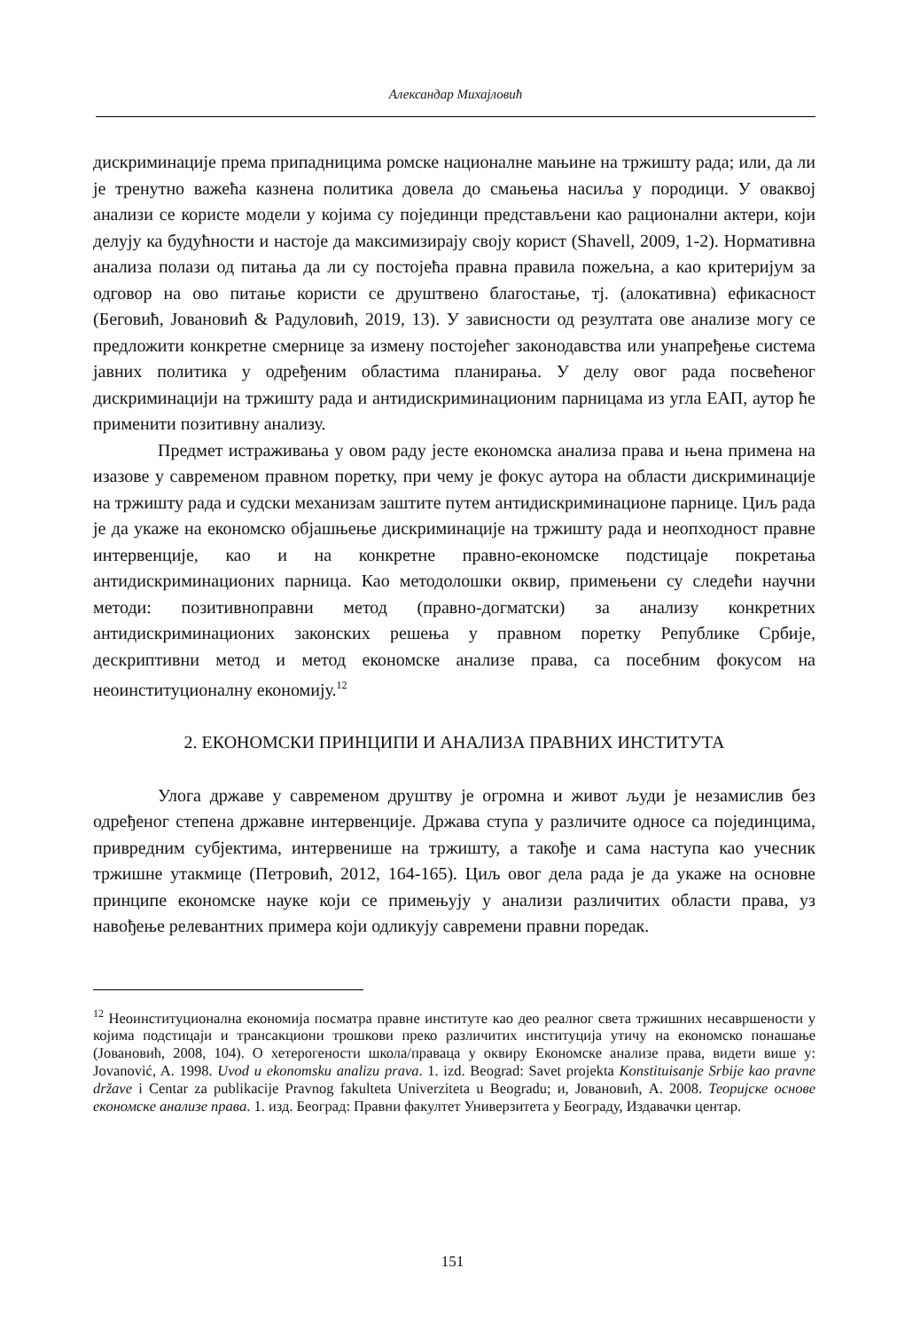Александар Михајловић
дискриминације према припадницима ромске националне мањине на тржишту рада; или, да ли је тренутно важећа казнена политика довела до смањења насиља у породици. У оваквој анализи се користе модели у којима су појединци представљени као рационални актери, који делују ка будућности и настоје да максимизирају своју корист (Shavell, 2009, 1-2). Нормативна анализа полази од питања да ли су постојећа правна правила пожељна, а као критеријум за одговор на ово питање користи се друштвено благостање, тј. (алокативна) ефикасност (Беговић, Јовановић & Радуловић, 2019, 13). У зависности од резултата ове анализе могу се предложити конкретне смернице за измену постојећег законодавства или унапређење система јавних политика у одређеним областима планирања. У делу овог рада посвећеног дискриминацији на тржишту рада и антидискриминационим парницама из угла ЕАП, аутор ће применити позитивну анализу.
Предмет истраживања у овом раду јесте економска анализа права и њена примена на изазове у савременом правном поретку, при чему је фокус аутора на области дискриминације на тржишту рада и судски механизам заштите путем антидискриминационе парнице. Циљ рада је да укаже на економско објашњење дискриминације на тржишту рада и неопходност правне интервенције, као и на конкретне правно-економске подстицаје покретања антидискриминационих парница. Као методолошки оквир, примењени су следећи научни методи: позитивноправни метод (правно-догматски) за анализу конкретних антидискриминационих законских решења у правном поретку Републике Србије, дескриптивни метод и метод економске анализе права, са посебним фокусом на неоинституционалну економију.<sup>12</sup>
2. ЕКОНОМСКИ ПРИНЦИПИ И АНАЛИЗА ПРАВНИХ ИНСТИТУТА
Улога државе у савременом друштву је огромна и живот људи је незамислив без одређеног степена државне интервенције. Држава ступа у различите односе са појединцима, привредним субјектима, интервенише на тржишту, а такође и сама наступа као учесник тржишне утакмице (Петровић, 2012, 164-165). Циљ овог дела рада је да укаже на основне принципе економске науке који се примењују у анализи различитих области права, уз навођење релевантних примера који одликују савремени правни поредак.
<sup>12</sup> Неоинституционална економија посматра правне институте као део реалног света тржишних несавршености у којима подстицаји и трансакциони трошкови преко различитих институција утичу на економско понашање (Јовановић, 2008, 104). О хетерогености школа/праваца у оквиру Економске анализе права, видети више у: Jovanović, A. 1998. Uvod u ekonomsku analizu prava. 1. izd. Beograd: Savet projekta Konstituisanje Srbije kao pravne države i Centar za publikacije Pravnog fakulteta Univerziteta u Beogradu; и, Јовановић, А. 2008. Теоријске основе економске анализе права. 1. изд. Београд: Правни факултет Универзитета у Београду, Издавачки центар.
151